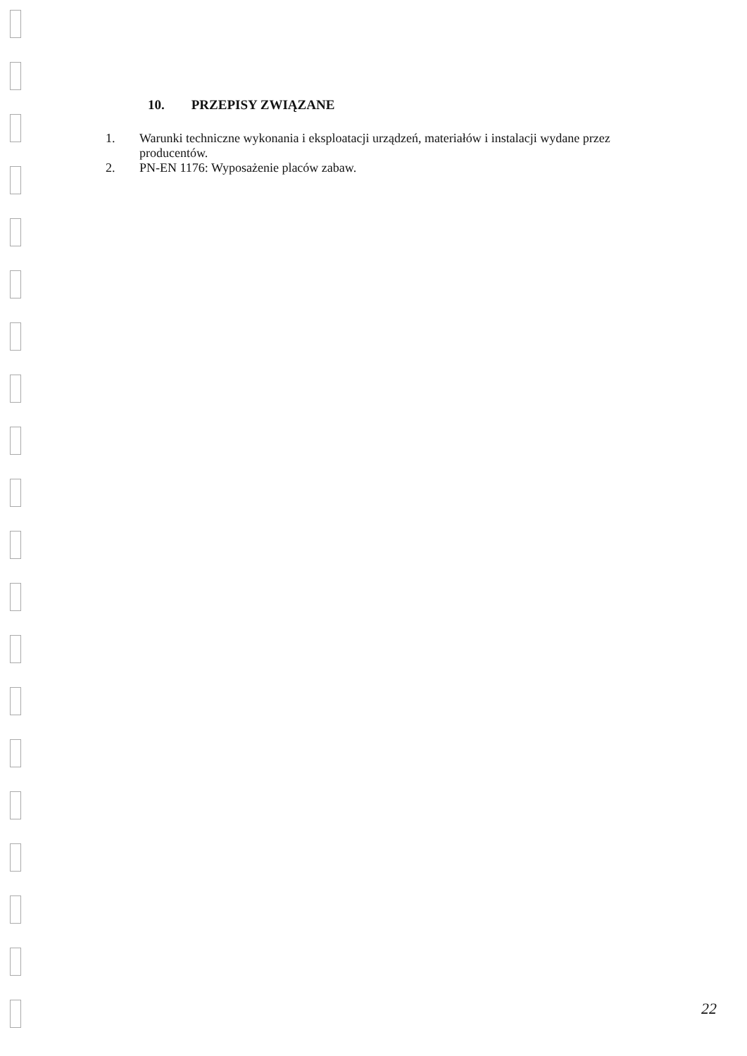10. PRZEPISY ZWIĄZANE
1. Warunki techniczne wykonania i eksploatacji urządzeń, materiałów i instalacji wydane przez producentów.
2. PN-EN 1176: Wyposażenie placów zabaw.
22